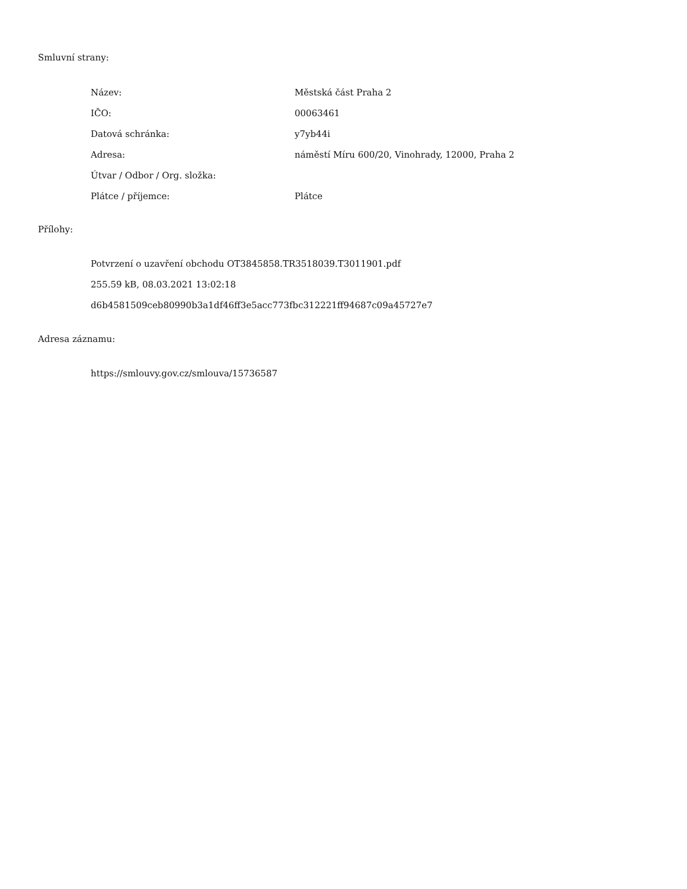Smluvní strany:
| Název: | Městská část Praha 2 |
| IČO: | 00063461 |
| Datová schránka: | y7yb44i |
| Adresa: | náměstí Míru 600/20, Vinohrady, 12000, Praha 2 |
| Útvar / Odbor / Org. složka: | |
| Plátce / příjemce: | Plátce |
Přílohy:
Potvrzení o uzavření obchodu OT3845858.TR3518039.T3011901.pdf
255.59 kB, 08.03.2021 13:02:18
d6b4581509ceb80990b3a1df46ff3e5acc773fbc312221ff94687c09a45727e7
Adresa záznamu:
https://smlouvy.gov.cz/smlouva/15736587